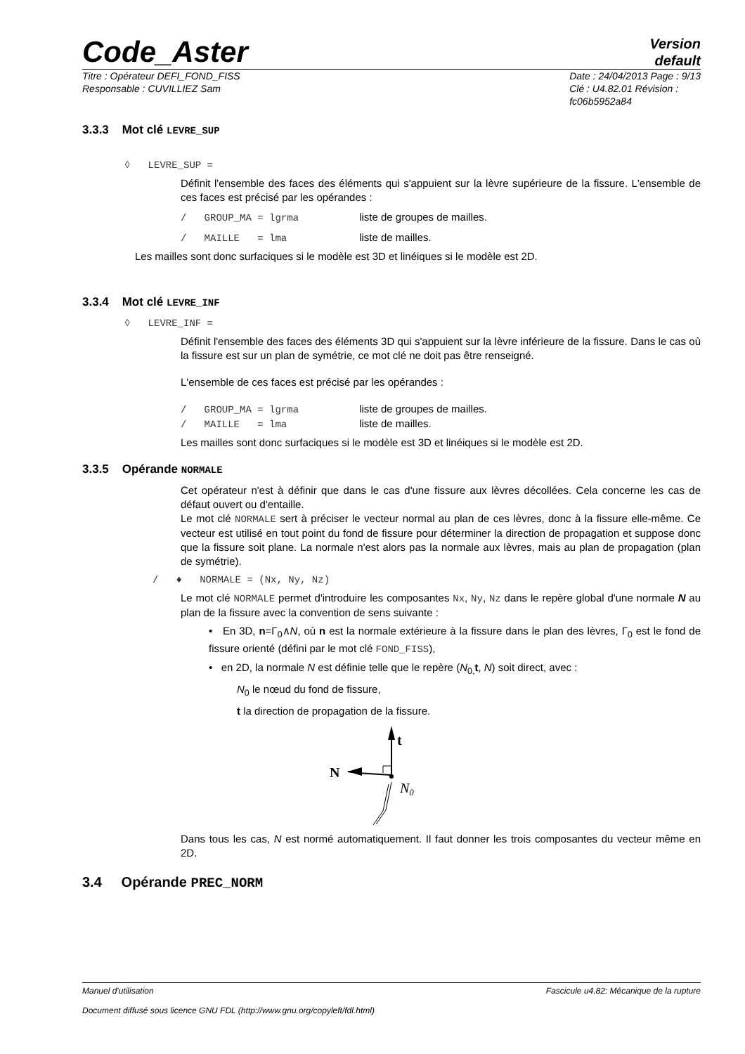Code_Aster Version
default
Titre : Opérateur DEFI_FOND_FISS
Responsable : CUVILLIEZ Sam
Date : 24/04/2013 Page : 9/13
Clé : U4.82.01 Révision :
fc06b5952a84
3.3.3 Mot clé LEVRE_SUP
◊ LEVRE_SUP =
Définit l'ensemble des faces des éléments qui s'appuient sur la lèvre supérieure de la fissure. L'ensemble de ces faces est précisé par les opérandes :
/ GROUP_MA = lgrma liste de groupes de mailles.
/ MAILLE = lma liste de mailles.
Les mailles sont donc surfaciques si le modèle est 3D et linéiques si le modèle est 2D.
3.3.4 Mot clé LEVRE_INF
◊ LEVRE_INF =
Définit l'ensemble des faces des éléments 3D qui s'appuient sur la lèvre inférieure de la fissure. Dans le cas où la fissure est sur un plan de symétrie, ce mot clé ne doit pas être renseigné.
L'ensemble de ces faces est précisé par les opérandes :
/ GROUP_MA = lgrma liste de groupes de mailles.
/ MAILLE = lma liste de mailles.
Les mailles sont donc surfaciques si le modèle est 3D et linéiques si le modèle est 2D.
3.3.5 Opérande NORMALE
Cet opérateur n'est à définir que dans le cas d'une fissure aux lèvres décollées. Cela concerne les cas de défaut ouvert ou d'entaille.
Le mot clé NORMALE sert à préciser le vecteur normal au plan de ces lèvres, donc à la fissure elle-même. Ce vecteur est utilisé en tout point du fond de fissure pour déterminer la direction de propagation et suppose donc que la fissure soit plane. La normale n'est alors pas la normale aux lèvres, mais au plan de propagation (plan de symétrie).
/ ♦ NORMALE = (Nx, Ny, Nz)
Le mot clé NORMALE permet d'introduire les composantes Nx, Ny, Nz dans le repère global d'une normale N au plan de la fissure avec la convention de sens suivante :
• En 3D, n=Γ<sub>0</sub>∧N, où n est la normale extérieure à la fissure dans le plan des lèvres, Γ<sub>0</sub> est le fond de fissure orienté (défini par le mot clé FOND_FISS),
• en 2D, la normale N est définie telle que le repère (N<sub>0,</sub>t, N) soit direct, avec :
N<sub>0</sub> le nœud du fond de fissure,
t la direction de propagation de la fissure.
t
N
N0
Dans tous les cas, N est normé automatiquement. Il faut donner les trois composantes du vecteur même en 2D.
3.4 Opérande PREC_NORM
Manuel d'utilisation Fascicule u4.82: Mécanique de la rupture
Document diffusé sous licence GNU FDL (http://www.gnu.org/copyleft/fdl.html)